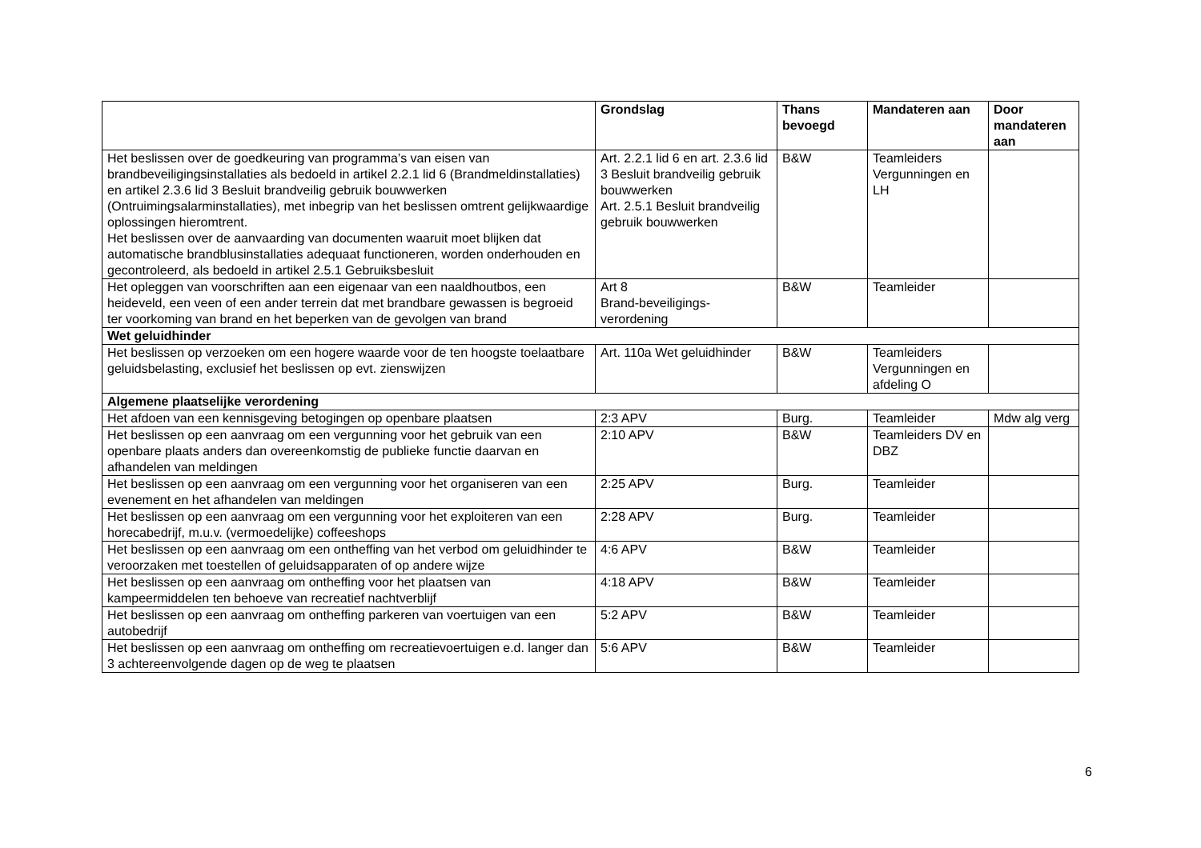| | Grondslag | Thans bevoegd | Mandateren aan | Door mandateren aan |
| --- | --- | --- | --- | --- |
| Het beslissen over de goedkeuring van programma’s van eisen van brandbeveiligingsinstallaties als bedoeld in artikel 2.2.1 lid 6 (Brandmeldinstallaties) en artikel 2.3.6 lid 3 Besluit brandveilig gebruik bouwwerken (Ontruimingsalarminstallaties), met inbegrip van het beslissen omtrent gelijkwaardige oplossingen hieromtrent. Het beslissen over de aanvaarding van documenten waaruit moet blijken dat automatische brandblusinstallaties adequaat functioneren, worden onderhouden en gecontroleerd, als bedoeld in artikel 2.5.1 Gebruiksbesluit | Art. 2.2.1 lid 6 en art. 2.3.6 lid 3 Besluit brandveilig gebruik bouwwerken Art. 2.5.1 Besluit brandveilig gebruik bouwwerken | B&W | Teamleiders Vergunningen en LH | |
| Het opleggen van voorschriften aan een eigenaar van een naaldhoutbos, een heideveld, een veen of een ander terrein dat met brandbare gewassen is begroeid ter voorkoming van brand en het beperken van de gevolgen van brand | Art 8 Brand-beveiligings-verordening | B&W | Teamleider | |
| Wet geluidhinder | | | | |
| Het beslissen op verzoeken om een hogere waarde voor de ten hoogste toelaatbare geluidsbelasting, exclusief het beslissen op evt. zienswijzen | Art. 110a Wet geluidhinder | B&W | Teamleiders Vergunningen en afdeling O | |
| Algemene plaatselijke verordening | | | | |
| Het afdoen van een kennisgeving betogingen op openbare plaatsen | 2:3 APV | Burg. | Teamleider | Mdw alg verg |
| Het beslissen op een aanvraag om een vergunning voor het gebruik van een openbare plaats anders dan overeenkomstig de publieke functie daarvan en afhandelen van meldingen | 2:10 APV | B&W | Teamleiders DV en DBZ | |
| Het beslissen op een aanvraag om een vergunning voor het organiseren van een evenement en het afhandelen van meldingen | 2:25 APV | Burg. | Teamleider | |
| Het beslissen op een aanvraag om een vergunning voor het exploiteren van een horecabedrijf, m.u.v. (vermoedelijke) coffeeshops | 2:28 APV | Burg. | Teamleider | |
| Het beslissen op een aanvraag om een ontheffing van het verbod om geluidhinder te veroorzaken met toestellen of geluidsapparaten of op andere wijze | 4:6 APV | B&W | Teamleider | |
| Het beslissen op een aanvraag om ontheffing voor het plaatsen van kampeermiddelen ten behoeve van recreatief nachtverblijf | 4:18 APV | B&W | Teamleider | |
| Het beslissen op een aanvraag om ontheffing parkeren van voertuigen van een autobedrijf | 5:2 APV | B&W | Teamleider | |
| Het beslissen op een aanvraag om ontheffing om recreatievoertuigen e.d. langer dan 3 achtereenvolgende dagen op de weg te plaatsen | 5:6 APV | B&W | Teamleider | |
6